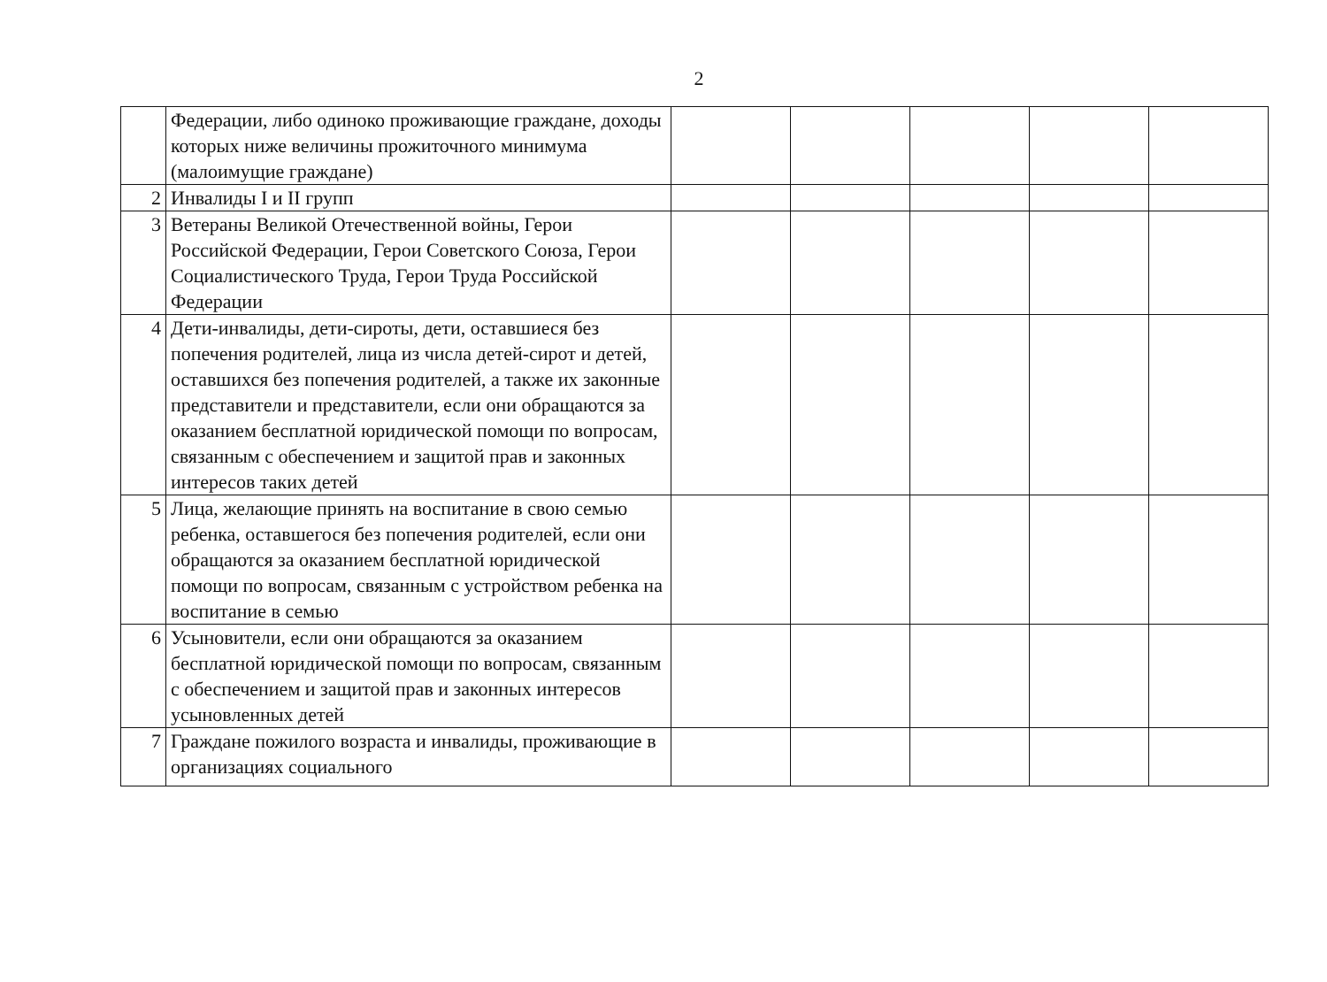2
| | Федерации, либо одиноко проживающие граждане, доходы которых ниже величины прожиточного минимума (малоимущие граждане) | | | | | |
| 2 | Инвалиды I и II групп | | | | | |
| 3 | Ветераны Великой Отечественной войны, Герои Российской Федерации, Герои Советского Союза, Герои Социалистического Труда, Герои Труда Российской Федерации | | | | | |
| 4 | Дети-инвалиды, дети-сироты, дети, оставшиеся без попечения родителей, лица из числа детей-сирот и детей, оставшихся без попечения родителей, а также их законные представители и представители, если они обращаются за оказанием бесплатной юридической помощи по вопросам, связанным с обеспечением и защитой прав и законных интересов таких детей | | | | | |
| 5 | Лица, желающие принять на воспитание в свою семью ребенка, оставшегося без попечения родителей, если они обращаются за оказанием бесплатной юридической помощи по вопросам, связанным с устройством ребенка на воспитание в семью | | | | | |
| 6 | Усыновители, если они обращаются за оказанием бесплатной юридической помощи по вопросам, связанным с обеспечением и защитой прав и законных интересов усыновленных детей | | | | | |
| 7 | Граждане пожилого возраста и инвалиды, проживающие в организациях социального | | | | | |